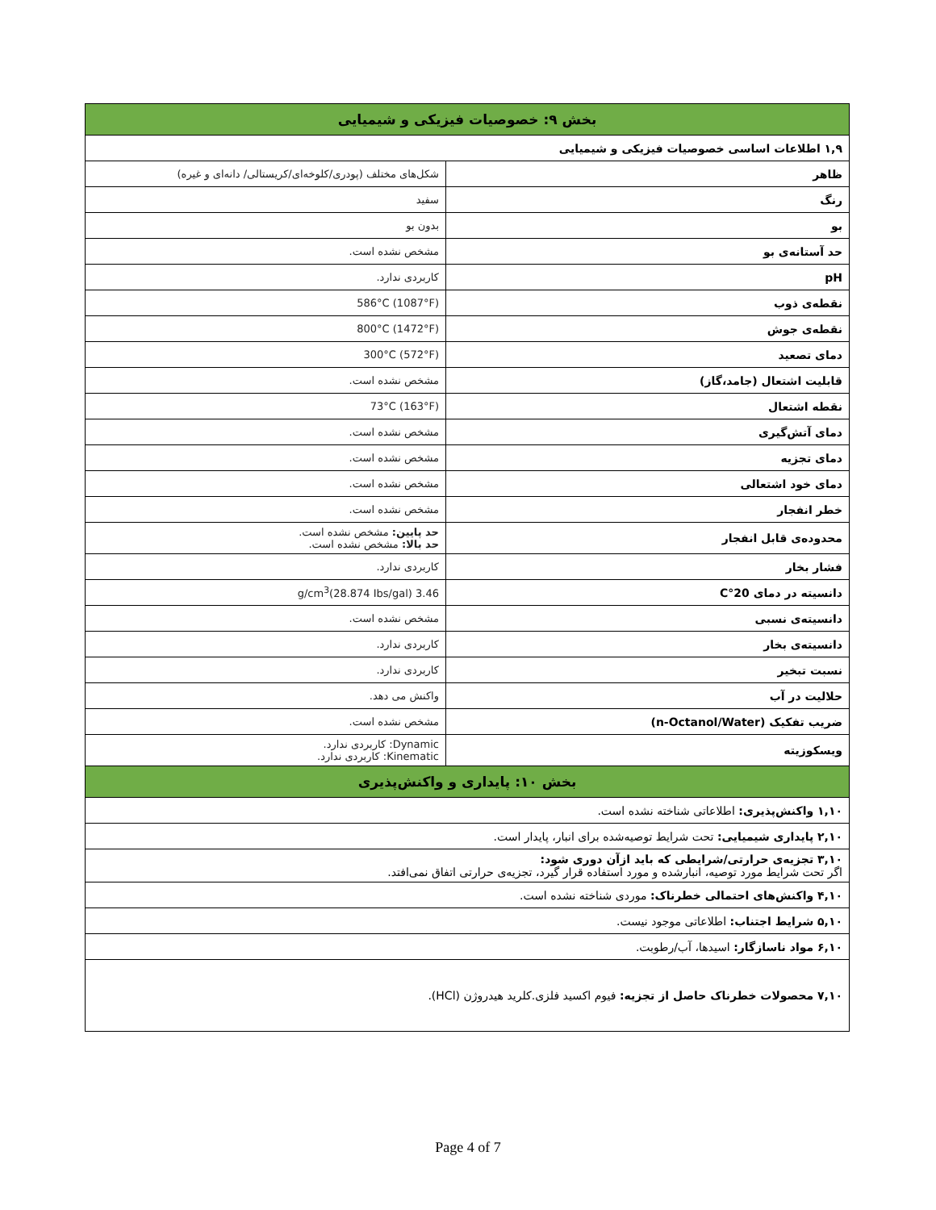| بخش ۹: خصوصیات فیزیکی و شیمیایی | |
| --- | --- |
| ۱,۹ اطلاعات اساسی خصوصیات فیزیکی و شیمیایی | |
| ظاهر | شکل‌های مختلف (پودری/کلوخه‌ای/کریستالی/ دانه‌ای و غیره) |
| رنگ | سفید |
| بو | بدون بو |
| حد آستانه‌ی بو | مشخص نشده است. |
| pH | کاربردی ندارد. |
| نقطه‌ی ذوب | 586°C (1087°F) |
| نقطه‌ی جوش | 800°C (1472°F) |
| دمای تصعید | 300°C (572°F) |
| قابلیت اشتعال (جامد،گاز) | مشخص نشده است. |
| نقطه اشتعال | 73°C (163°F) |
| دمای آتش‌گیری | مشخص نشده است. |
| دمای تجزیه | مشخص نشده است. |
| دمای خود اشتعالی | مشخص نشده است. |
| خطر انفجار | مشخص نشده است. |
| محدوده‌ی قابل انفجار | حد پایین: مشخص نشده است. حد بالا: مشخص نشده است. |
| فشار بخار | کاربردی ندارد. |
| دانسیته در دمای 20°C | 3.46 g/cm<sup>3</sup>(28.874 Ibs/gal) |
| دانسیته‌ی نسبی | مشخص نشده است. |
| دانسیته‌ی بخار | کاربردی ندارد. |
| نسبت تبخیر | کاربردی ندارد. |
| حلالیت در آب | واکنش می دهد. |
| ضریب تفکیک (n-Octanol/Water) | مشخص نشده است. |
| ویسکوزیته | Dynamic: کاربردی ندارد. Kinematic: کاربردی ندارد. |
| بخش ۱۰: پایداری و واکنش‌پذیری | |
| ۱,۱۰ واکنش‌پذیری: اطلاعاتی شناخته نشده است. | |
| ۲,۱۰ پایداری شیمیایی: تحت شرایط توصیه‌شده برای انبار، پایدار است. | |
| ۳,۱۰ تجزیه‌ی حرارتی/شرایطی که باید ازآن دوری شود: اگر تحت شرایط مورد توصیه، انبارشده و مورد استفاده قرار گیرد، تجزیه‌ی حرارتی اتفاق نمی‌افتد. | |
| ۴,۱۰ واکنش‌های احتمالی خطرناک: موردی شناخته نشده است. | |
| ۵,۱۰ شرایط اجتناب: اطلاعاتی موجود نیست. | |
| ۶,۱۰ مواد ناسازگار: اسیدها، آب/رطوبت. | |
| ۷,۱۰ محصولات خطرناک حاصل از تجزیه: فیوم اکسید فلزی.کلرید هیدروژن (HCl). | |
Page 4 of 7